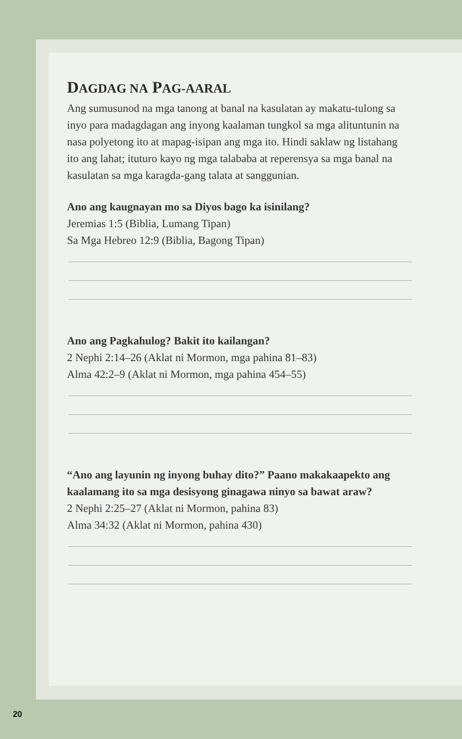DAGDAG NA PAG-AARAL
Ang sumusunod na mga tanong at banal na kasulatan ay makatu-tulong sa inyo para madagdagan ang inyong kaalaman tungkol sa mga alituntunin na nasa polyetong ito at mapag-isipan ang mga ito. Hindi saklaw ng listahang ito ang lahat; ituturo kayo ng mga talababa at reperensya sa mga banal na kasulatan sa mga karagda-gang talata at sanggunian.
Ano ang kaugnayan mo sa Diyos bago ka isinilang?
Jeremias 1:5 (Biblia, Lumang Tipan)
Sa Mga Hebreo 12:9 (Biblia, Bagong Tipan)
Ano ang Pagkahulog? Bakit ito kailangan?
2 Nephi 2:14–26 (Aklat ni Mormon, mga pahina 81–83)
Alma 42:2–9 (Aklat ni Mormon, mga pahina 454–55)
“Ano ang layunin ng inyong buhay dito?” Paano makakaapekto ang kaalamang ito sa mga desisyong ginagawa ninyo sa bawat araw?
2 Nephi 2:25–27 (Aklat ni Mormon, pahina 83)
Alma 34:32 (Aklat ni Mormon, pahina 430)
20